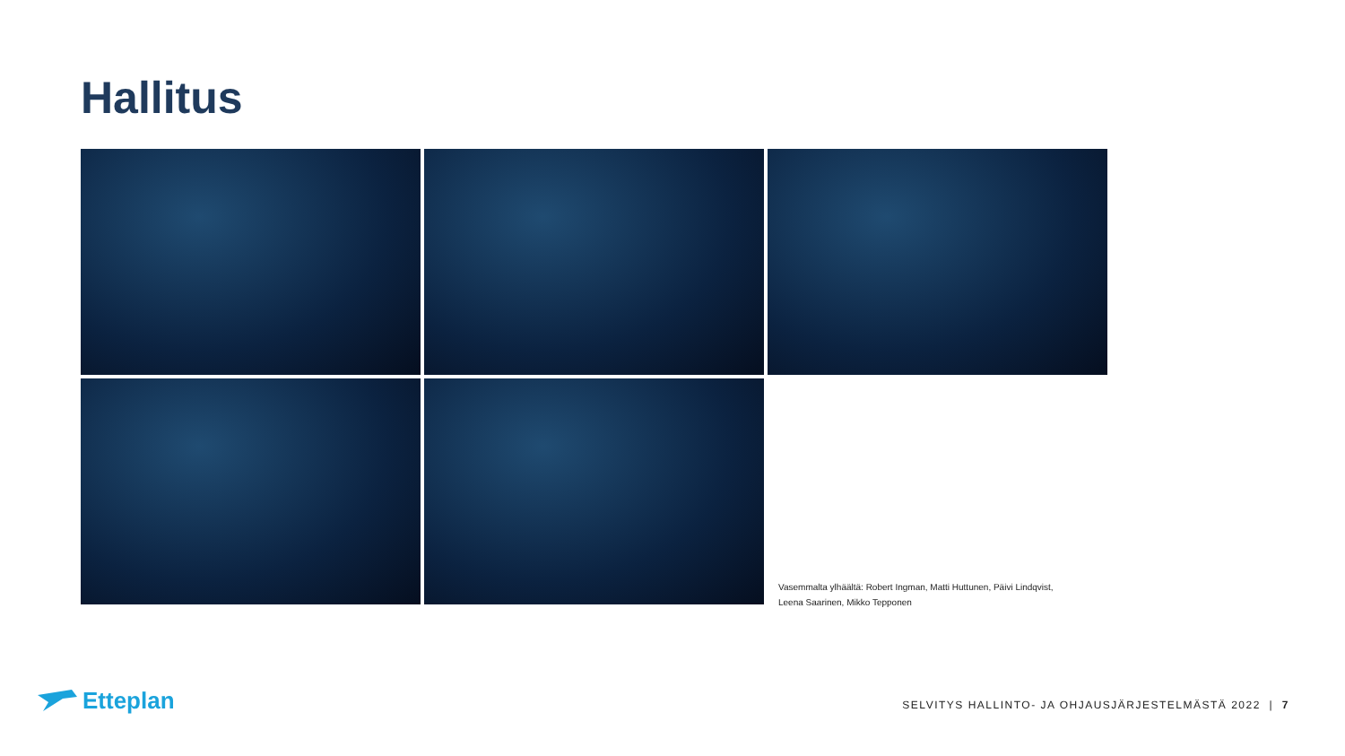Hallitus
Vasemmalta ylhäältä: Robert Ingman, Matti Huttunen, Päivi Lindqvist,
Leena Saarinen, Mikko Tepponen
Etteplan
SELVITYS HALLINTO- JA OHJAUSJÄRJESTELMÄSTÄ 2022 | 7